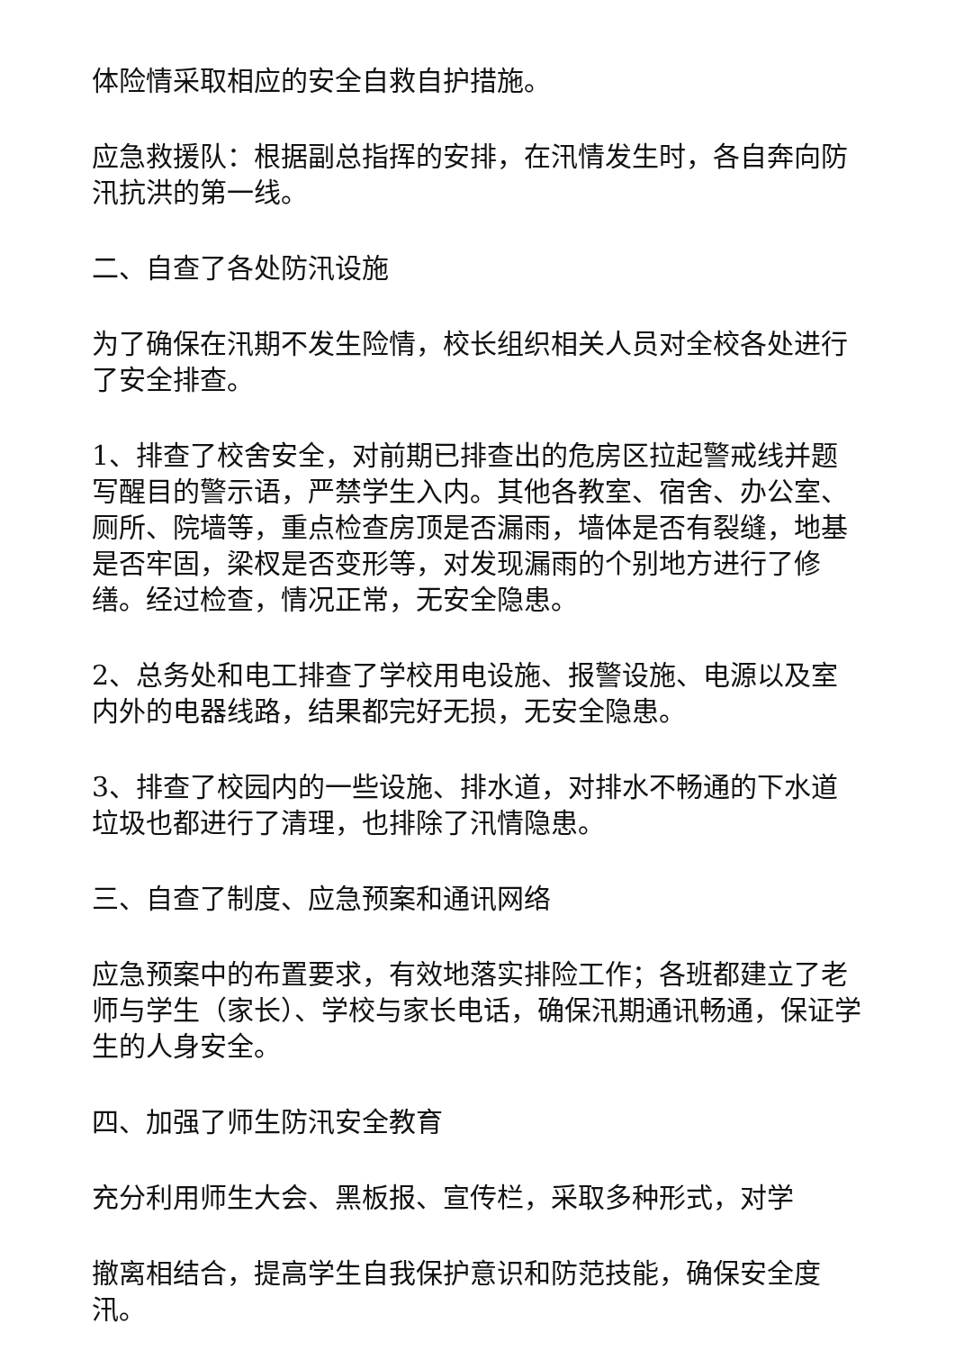体险情采取相应的安全自救自护措施。
应急救援队：根据副总指挥的安排，在汛情发生时，各自奔向防汛抗洪的第一线。
二、自查了各处防汛设施
为了确保在汛期不发生险情，校长组织相关人员对全校各处进行了安全排查。
1、排查了校舍安全，对前期已排查出的危房区拉起警戒线并题写醒目的警示语，严禁学生入内。其他各教室、宿舍、办公室、厕所、院墙等，重点检查房顶是否漏雨，墙体是否有裂缝，地基是否牢固，梁杈是否变形等，对发现漏雨的个别地方进行了修缮。经过检查，情况正常，无安全隐患。
2、总务处和电工排查了学校用电设施、报警设施、电源以及室内外的电器线路，结果都完好无损，无安全隐患。
3、排查了校园内的一些设施、排水道，对排水不畅通的下水道垃圾也都进行了清理，也排除了汛情隐患。
三、自查了制度、应急预案和通讯网络
应急预案中的布置要求，有效地落实排险工作；各班都建立了老师与学生（家长）、学校与家长电话，确保汛期通讯畅通，保证学生的人身安全。
四、加强了师生防汛安全教育
充分利用师生大会、黑板报、宣传栏，采取多种形式，对学
撤离相结合，提高学生自我保护意识和防范技能，确保安全度汛。